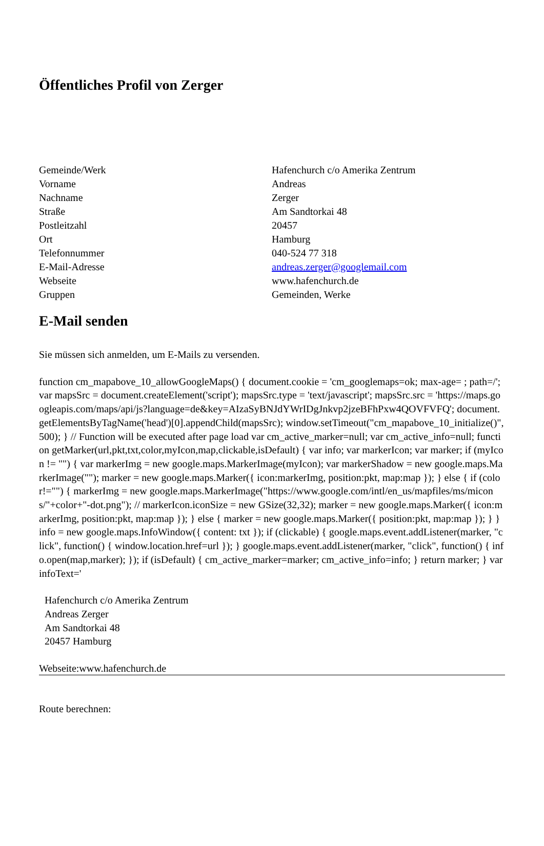Öffentliches Profil von Zerger
| Gemeinde/Werk | Hafenchurch c/o Amerika Zentrum |
| Vorname | Andreas |
| Nachname | Zerger |
| Straße | Am Sandtorkai 48 |
| Postleitzahl | 20457 |
| Ort | Hamburg |
| Telefonnummer | 040-524 77 318 |
| E-Mail-Adresse | andreas.zerger@googlemail.com |
| Webseite | www.hafenchurch.de |
| Gruppen | Gemeinden, Werke |
E-Mail senden
Sie müssen sich anmelden, um E-Mails zu versenden.
function cm_mapabove_10_allowGoogleMaps() { document.cookie = 'cm_googlemaps=ok; max-age= ; path=/'; var mapsSrc = document.createElement('script'); mapsSrc.type = 'text/javascript'; mapsSrc.src = 'https://maps.googleapis.com/maps/api/js?language=de&key=AIzaSyBNJdYWrIDgJnkvp2jzeBFhPxw4QOVFVFQ'; document.getElementsByTagName('head')[0].appendChild(mapsSrc); window.setTimeout("cm_mapabove_10_initialize()", 500); } // Function will be executed after page load var cm_active_marker=null; var cm_active_info=null; function getMarker(url,pkt,txt,color,myIcon,map,clickable,isDefault) { var info; var markerIcon; var marker; if (myIcon != "") { var markerImg = new google.maps.MarkerImage(myIcon); var markerShadow = new google.maps.MarkerImage(""); marker = new google.maps.Marker({ icon:markerImg, position:pkt, map:map }); } else { if (color!="") { markerImg = new google.maps.MarkerImage("https://www.google.com/intl/en_us/mapfiles/ms/micons/"+color+"-dot.png"); // markerIcon.iconSize = new GSize(32,32); marker = new google.maps.Marker({ icon:markerImg, position:pkt, map:map }); } else { marker = new google.maps.Marker({ position:pkt, map:map }); } } info = new google.maps.InfoWindow({ content: txt }); if (clickable) { google.maps.event.addListener(marker, "click", function() { window.location.href=url }); } google.maps.event.addListener(marker, "click", function() { info.open(map,marker); }); if (isDefault) { cm_active_marker=marker; cm_active_info=info; } return marker; } var infoText='
Hafenchurch c/o Amerika Zentrum
Andreas Zerger
Am Sandtorkai 48
20457 Hamburg
Webseite:www.hafenchurch.de
Route berechnen: